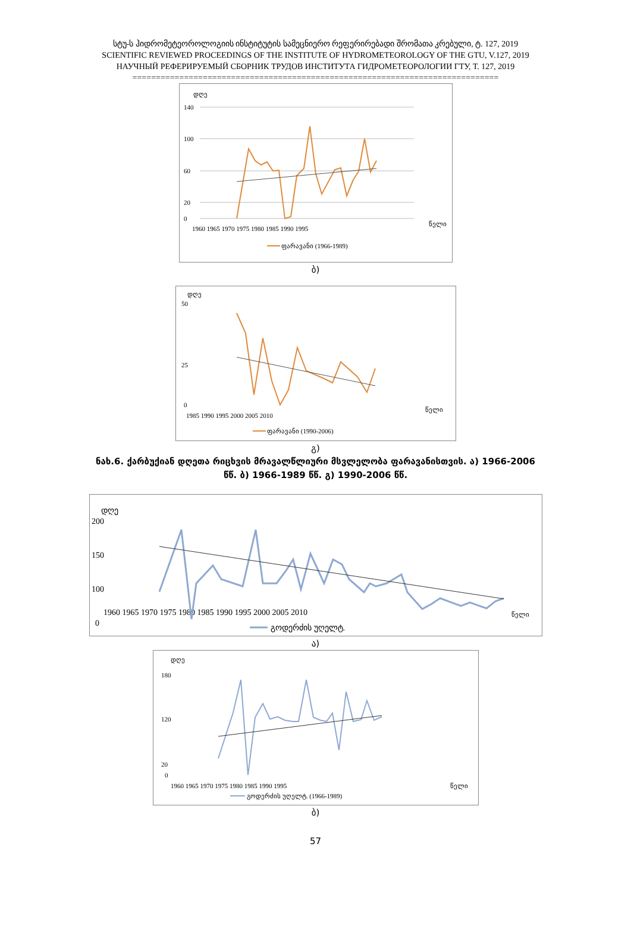სტუ-ს ჰიდრომეტეოროლოგიის ინსტიტუტის სამეცნიერო რეფერირებადი შრომათა კრებული, ტ. 127, 2019
SCIENTIFIC REVIEWED PROCEEDINGS OF THE INSTITUTE OF HYDROMETEOROLOGY OF THE GTU, V.127, 2019
НАУЧНЫЙ РЕФЕРИРУЕМЫЙ СБОРНИК ТРУДОВ ИНСТИТУТА ГИДРОМЕТЕОРОЛОГИИ ГТУ, Т. 127, 2019
==============================================================================
დღე
140
100
60
20
0
1960 1965 1970 1975 1980 1985 1990 1995
წელი
ფარავანი (1966-1989)
ბ)
დღე
50
25
0
1985 1990 1995 2000 2005 2010
წელი
ფარავანი (1990-2006)
გ)
ნახ.6. ქარბუქიან დღეთა რიცხვის მრავალწლიური მსვლელობა ფარავანისთვის. ა) 1966-2006 წწ. ბ) 1966-1989 წწ. გ) 1990-2006 წწ.
დღე
200
150
100
0
1960 1965 1970 1975 1980 1985 1990 1995 2000 2005 2010
წელი
გოდერძის უღელტ.
ა)
დღე
180
120
20
0
1960 1965 1970 1975 1980 1985 1990 1995
წელი
გოდერძის უღელტ. (1966-1989)
ბ)
57